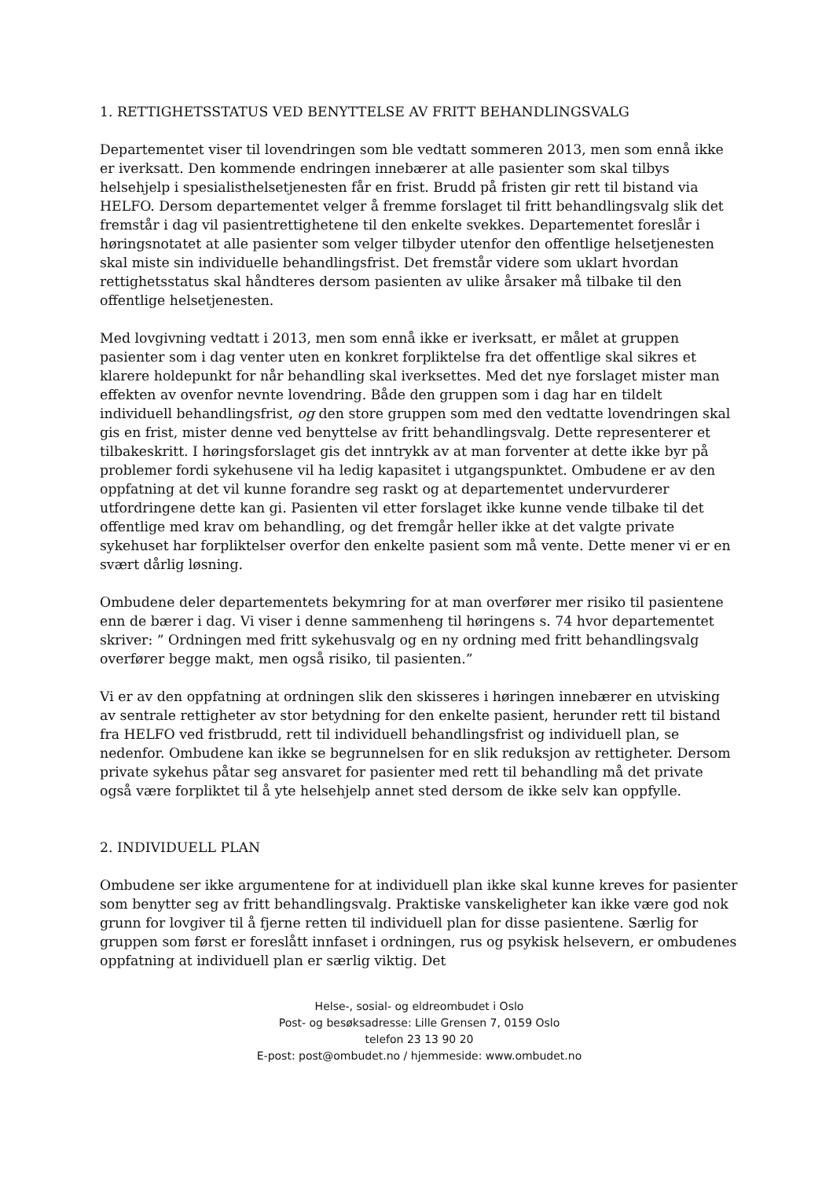1. RETTIGHETSSTATUS VED BENYTTELSE AV FRITT BEHANDLINGSVALG
Departementet viser til lovendringen som ble vedtatt sommeren 2013, men som ennå ikke er iverksatt. Den kommende endringen innebærer at alle pasienter som skal tilbys helsehjelp i spesialisthelsetjenesten får en frist. Brudd på fristen gir rett til bistand via HELFO. Dersom departementet velger å fremme forslaget til fritt behandlingsvalg slik det fremstår i dag vil pasientrettighetene til den enkelte svekkes. Departementet foreslår i høringsnotatet at alle pasienter som velger tilbyder utenfor den offentlige helsetjenesten skal miste sin individuelle behandlingsfrist. Det fremstår videre som uklart hvordan rettighetsstatus skal håndteres dersom pasienten av ulike årsaker må tilbake til den offentlige helsetjenesten.
Med lovgivning vedtatt i 2013, men som ennå ikke er iverksatt, er målet at gruppen pasienter som i dag venter uten en konkret forpliktelse fra det offentlige skal sikres et klarere holdepunkt for når behandling skal iverksettes. Med det nye forslaget mister man effekten av ovenfor nevnte lovendring. Både den gruppen som i dag har en tildelt individuell behandlingsfrist, og den store gruppen som med den vedtatte lovendringen skal gis en frist, mister denne ved benyttelse av fritt behandlingsvalg. Dette representerer et tilbakeskritt. I høringsforslaget gis det inntrykk av at man forventer at dette ikke byr på problemer fordi sykehusene vil ha ledig kapasitet i utgangspunktet. Ombudene er av den oppfatning at det vil kunne forandre seg raskt og at departementet undervurderer utfordringene dette kan gi. Pasienten vil etter forslaget ikke kunne vende tilbake til det offentlige med krav om behandling, og det fremgår heller ikke at det valgte private sykehuset har forpliktelser overfor den enkelte pasient som må vente. Dette mener vi er en svært dårlig løsning.
Ombudene deler departementets bekymring for at man overfører mer risiko til pasientene enn de bærer i dag. Vi viser i denne sammenheng til høringens s. 74 hvor departementet skriver: ” Ordningen med fritt sykehusvalg og en ny ordning med fritt behandlingsvalg overfører begge makt, men også risiko, til pasienten.”
Vi er av den oppfatning at ordningen slik den skisseres i høringen innebærer en utvisking av sentrale rettigheter av stor betydning for den enkelte pasient, herunder rett til bistand fra HELFO ved fristbrudd, rett til individuell behandlingsfrist og individuell plan, se nedenfor. Ombudene kan ikke se begrunnelsen for en slik reduksjon av rettigheter. Dersom private sykehus påtar seg ansvaret for pasienter med rett til behandling må det private også være forpliktet til å yte helsehjelp annet sted dersom de ikke selv kan oppfylle.
2. INDIVIDUELL PLAN
Ombudene ser ikke argumentene for at individuell plan ikke skal kunne kreves for pasienter som benytter seg av fritt behandlingsvalg. Praktiske vanskeligheter kan ikke være god nok grunn for lovgiver til å fjerne retten til individuell plan for disse pasientene. Særlig for gruppen som først er foreslått innfaset i ordningen, rus og psykisk helsevern, er ombudenes oppfatning at individuell plan er særlig viktig. Det
Helse-, sosial- og eldreombudet i Oslo
Post- og besøksadresse: Lille Grensen 7, 0159 Oslo
telefon 23 13 90 20
E-post: post@ombudet.no / hjemmeside: www.ombudet.no